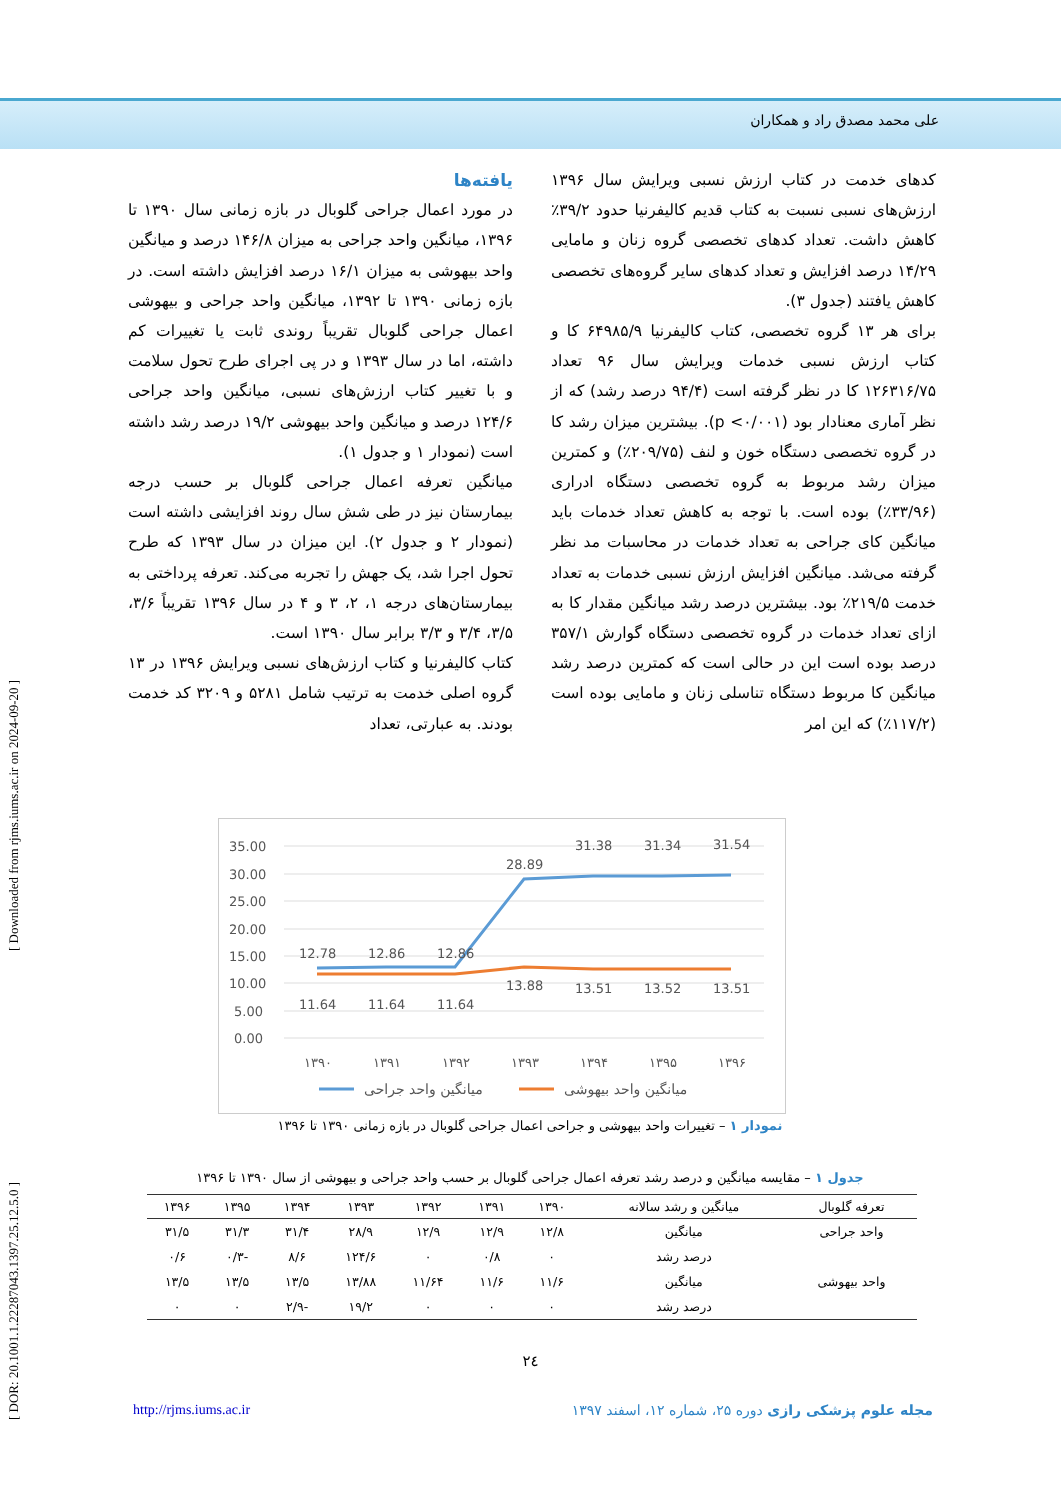علی محمد مصدق راد و همکاران
[ DOR: 20.1001.1.22287043.1397.25.12.5.0 ] [ Downloaded from rjms.iums.ac.ir on 2024-09-20 ]
یافته‌ها
در مورد اعمال جراحی گلوبال در بازه زمانی سال ۱۳۹۰ تا ۱۳۹۶، میانگین واحد جراحی به میزان ۱۴۶/۸ درصد و میانگین واحد بیهوشی به میزان ۱۶/۱ درصد افزایش داشته است. در بازه زمانی ۱۳۹۰ تا ۱۳۹۲، میانگین واحد جراحی و بیهوشی اعمال جراحی گلوبال تقریباً روندی ثابت یا تغییرات کم داشته، اما در سال ۱۳۹۳ و در پی اجرای طرح تحول سلامت و با تغییر کتاب ارزش‌های نسبی، میانگین واحد جراحی ۱۲۴/۶ درصد و میانگین واحد بیهوشی ۱۹/۲ درصد رشد داشته است (نمودار ۱ و جدول ۱).
میانگین تعرفه اعمال جراحی گلوبال بر حسب درجه بیمارستان نیز در طی شش سال روند افزایشی داشته است (نمودار ۲ و جدول ۲). این میزان در سال ۱۳۹۳ که طرح تحول اجرا شد، یک جهش را تجربه می‌کند. تعرفه پرداختی به بیمارستان‌های درجه ۱، ۲، ۳ و ۴ در سال ۱۳۹۶ تقریباً ۳/۶، ۳/۵، ۳/۴ و ۳/۳ برابر سال ۱۳۹۰ است.
کتاب کالیفرنیا و کتاب ارزش‌های نسبی ویرایش ۱۳۹۶ در ۱۳ گروه اصلی خدمت به ترتیب شامل ۵۲۸۱ و ۳۲۰۹ کد خدمت بودند. به عبارتی، تعداد
کدهای خدمت در کتاب ارزش نسبی ویرایش سال ۱۳۹۶ ارزش‌های نسبی نسبت به کتاب قدیم کالیفرنیا حدود ۳۹/۲٪ کاهش داشت. تعداد کدهای تخصصی گروه زنان و مامایی ۱۴/۲۹ درصد افزایش و تعداد کدهای سایر گروه‌های تخصصی کاهش یافتند (جدول ۳).
برای هر ۱۳ گروه تخصصی، کتاب کالیفرنیا ۶۴۹۸۵/۹ کا و کتاب ارزش نسبی خدمات ویرایش سال ۹۶ تعداد ۱۲۶۳۱۶/۷۵ کا در نظر گرفته است (۹۴/۴ درصد رشد) که از نظر آماری معنادار بود (p <۰/۰۰۱). بیشترین میزان رشد کا در گروه تخصصی دستگاه خون و لنف (۲۰۹/۷۵٪) و کمترین میزان رشد مربوط به گروه تخصصی دستگاه ادراری (۳۳/۹۶٪) بوده است. با توجه به کاهش تعداد خدمات باید میانگین کای جراحی به تعداد خدمات در محاسبات مد نظر گرفته می‌شد. میانگین افزایش ارزش نسبی خدمات به تعداد خدمت ۲۱۹/۵٪ بود. بیشترین درصد رشد میانگین مقدار کا به ازای تعداد خدمات در گروه تخصصی دستگاه گوارش ۳۵۷/۱ درصد بوده است این در حالی است که کمترین درصد رشد میانگین کا مربوط دستگاه تناسلی زنان و مامایی بوده است (۱۱۷/۲٪) که این امر
35.00
30.00
25.00
20.00
15.00
10.00
5.00
0.00
12.78
12.86
12.86
28.89
31.38
31.34
31.54
11.64
11.64
11.64
13.88
13.51
13.52
13.51
۱۳۹۰
۱۳۹۱
۱۳۹۲
۱۳۹۳
۱۳۹۴
۱۳۹۵
۱۳۹۶
میانگین واحد جراحی
میانگین واحد بیهوشی
نمودار ۱ – تغییرات واحد بیهوشی و جراحی اعمال جراحی گلوبال در بازه زمانی ۱۳۹۰ تا ۱۳۹۶
جدول ۱ – مقایسه میانگین و درصد رشد تعرفه اعمال جراحی گلوبال بر حسب واحد جراحی و بیهوشی از سال ۱۳۹۰ تا ۱۳۹۶
| تعرفه گلوبال | میانگین و رشد سالانه | ۱۳۹۰ | ۱۳۹۱ | ۱۳۹۲ | ۱۳۹۳ | ۱۳۹۴ | ۱۳۹۵ | ۱۳۹۶ |
| --- | --- | --- | --- | --- | --- | --- | --- | --- |
| واحد جراحی | میانگین | ۱۲/۸ | ۱۲/۹ | ۱۲/۹ | ۲۸/۹ | ۳۱/۴ | ۳۱/۳ | ۳۱/۵ |
| | درصد رشد | ۰ | ۰/۸ | ۰ | ۱۲۴/۶ | ۸/۶ | -۰/۳ | ۰/۶ |
| واحد بیهوشی | میانگین | ۱۱/۶ | ۱۱/۶ | ۱۱/۶۴ | ۱۳/۸۸ | ۱۳/۵ | ۱۳/۵ | ۱۳/۵ |
| | درصد رشد | ۰ | ۰ | ۰ | ۱۹/۲ | -۲/۹ | ۰ | ۰ |
٢٤
http://rjms.iums.ac.ir مجله علوم پزشکی رازی دوره ۲۵، شماره ۱۲، اسفند ۱۳۹۷